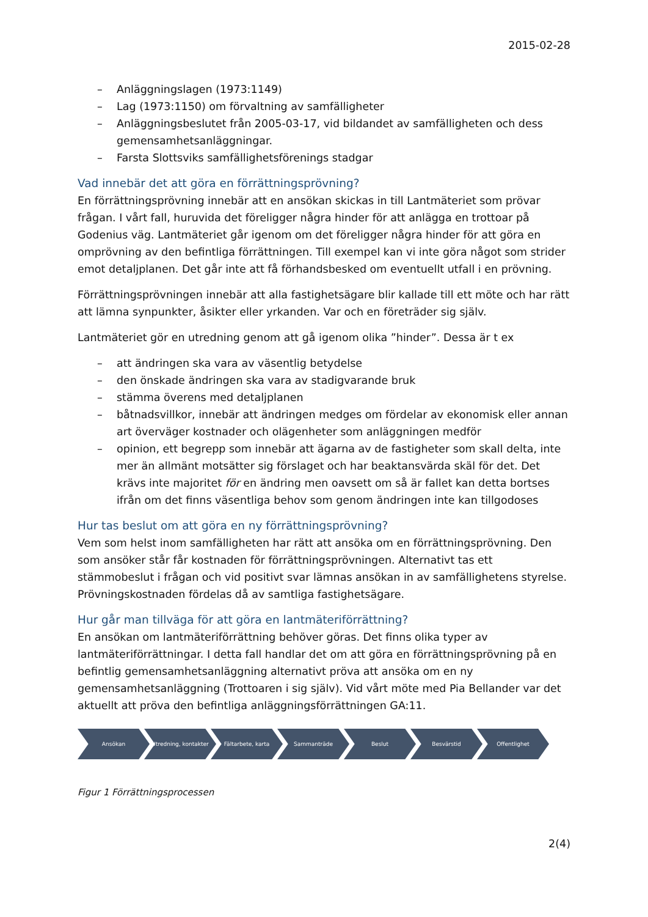2015-02-28
– Anläggningslagen (1973:1149)
– Lag (1973:1150) om förvaltning av samfälligheter
– Anläggningsbeslutet från 2005-03-17, vid bildandet av samfälligheten och dess gemensamhetsanläggningar.
– Farsta Slottsviks samfällighetsförenings stadgar
Vad innebär det att göra en förrättningsprövning?
En förrättningsprövning innebär att en ansökan skickas in till Lantmäteriet som prövar frågan. I vårt fall, huruvida det föreligger några hinder för att anlägga en trottoar på Godenius väg. Lantmäteriet går igenom om det föreligger några hinder för att göra en omprövning av den befintliga förrättningen. Till exempel kan vi inte göra något som strider emot detaljplanen. Det går inte att få förhandsbesked om eventuellt utfall i en prövning.
Förrättningsprövningen innebär att alla fastighetsägare blir kallade till ett möte och har rätt att lämna synpunkter, åsikter eller yrkanden. Var och en företräder sig själv.
Lantmäteriet gör en utredning genom att gå igenom olika ”hinder”. Dessa är t ex
– att ändringen ska vara av väsentlig betydelse
– den önskade ändringen ska vara av stadigvarande bruk
– stämma överens med detaljplanen
– båtnadsvillkor, innebär att ändringen medges om fördelar av ekonomisk eller annan art överväger kostnader och olägenheter som anläggningen medför
– opinion, ett begrepp som innebär att ägarna av de fastigheter som skall delta, inte mer än allmänt motsätter sig förslaget och har beaktansvärda skäl för det. Det krävs inte majoritet för en ändring men oavsett om så är fallet kan detta bortses ifrån om det finns väsentliga behov som genom ändringen inte kan tillgodoses
Hur tas beslut om att göra en ny förrättningsprövning?
Vem som helst inom samfälligheten har rätt att ansöka om en förrättningsprövning. Den som ansöker står får kostnaden för förrättningsprövningen. Alternativt tas ett stämmobeslut i frågan och vid positivt svar lämnas ansökan in av samfällighetens styrelse. Prövningskostnaden fördelas då av samtliga fastighetsägare.
Hur går man tillväga för att göra en lantmäteriförrättning?
En ansökan om lantmäteriförrättning behöver göras. Det finns olika typer av lantmäteriförrättningar. I detta fall handlar det om att göra en förrättningsprövning på en befintlig gemensamhetsanläggning alternativt pröva att ansöka om en ny gemensamhetsanläggning (Trottoaren i sig själv). Vid vårt möte med Pia Bellander var det aktuellt att pröva den befintliga anläggningsförrättningen GA:11.
Ansökan Utredning, kontakter Fältarbete, karta Sammanträde Beslut Besvärstid Offentlighet
Figur 1 Förrättningsprocessen
2(4)